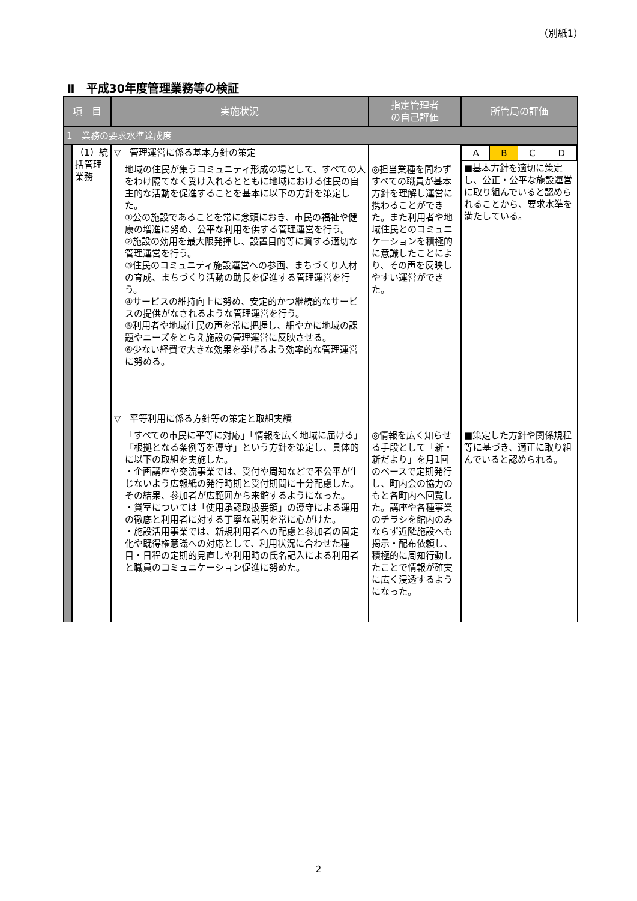（別紙1）
Ⅱ　平成30年度管理業務等の検証
| 項 目 | | 実施状況 | 指定管理者 の自己評価 | 所管局の評価 |
| --- | --- | --- | --- | --- |
| 1 業務の要求水準達成度 | | | | |
| | （1）統括管理業務 | ▽ 管理運営に係る基本方針の策定 地域の住民が集うコミュニティ形成の場として、すべての人をわけ隔てなく受け入れるとともに地域における住民の自主的な活動を促進することを基本に以下の方針を策定した。 ①公の施設であることを常に念頭におき、市民の福祉や健康の増進に努め、公平な利用を供する管理運営を行う。 ②施設の効用を最大限発揮し、設置目的等に資する適切な管理運営を行う。 ③住民のコミュニティ施設運営への参画、まちづくり人材の育成、まちづくり活動の助長を促進する管理運営を行う。 ④サービスの維持向上に努め、安定的かつ継続的なサービスの提供がなされるような管理運営を行う。 ⑤利用者や地域住民の声を常に把握し、細やかに地域の課題やニーズをとらえ施設の管理運営に反映させる。 ⑥少ない経費で大きな効果を挙げるよう効率的な管理運営に努める。 | ◎担当業種を問わずすべての職員が基本方針を理解し運営に携わることができた。また利用者や地域住民とのコミュニケーションを積極的に意識したことにより、その声を反映しやすい運営ができた。 | / A / B / C / D / ■基本方針を適切に策定し、公正・公平な施設運営に取り組んでいると認められることから、要求水準を満たしている。 |
| | | ▽ 平等利用に係る方針等の策定と取組実績 「すべての市民に平等に対応」「情報を広く地域に届ける」「根拠となる条例等を遵守」という方針を策定し、具体的に以下の取組を実施した。 ・企画講座や交流事業では、受付や周知などで不公平が生じないよう広報紙の発行時期と受付期間に十分配慮した。その結果、参加者が広範囲から来館するようになった。 ・貸室については「使用承認取扱要領」の遵守による運用の徹底と利用者に対する丁寧な説明を常に心がけた。 ・施設活用事業では、新規利用者への配慮と参加者の固定化や既得権意識への対応として、利用状況に合わせた種目・日程の定期的見直しや利用時の氏名記入による利用者と職員のコミュニケーション促進に努めた。 | ◎情報を広く知らせる手段として「新・新だより」を月1回のペースで定期発行し、町内会の協力のもと各町内へ回覧した。講座や各種事業のチラシを館内のみならず近隣施設へも掲示・配布依頼し、積極的に周知行動したことで情報が確実に広く浸透するようになった。 | ■策定した方針や関係規程等に基づき、適正に取り組んでいると認められる。 |
2